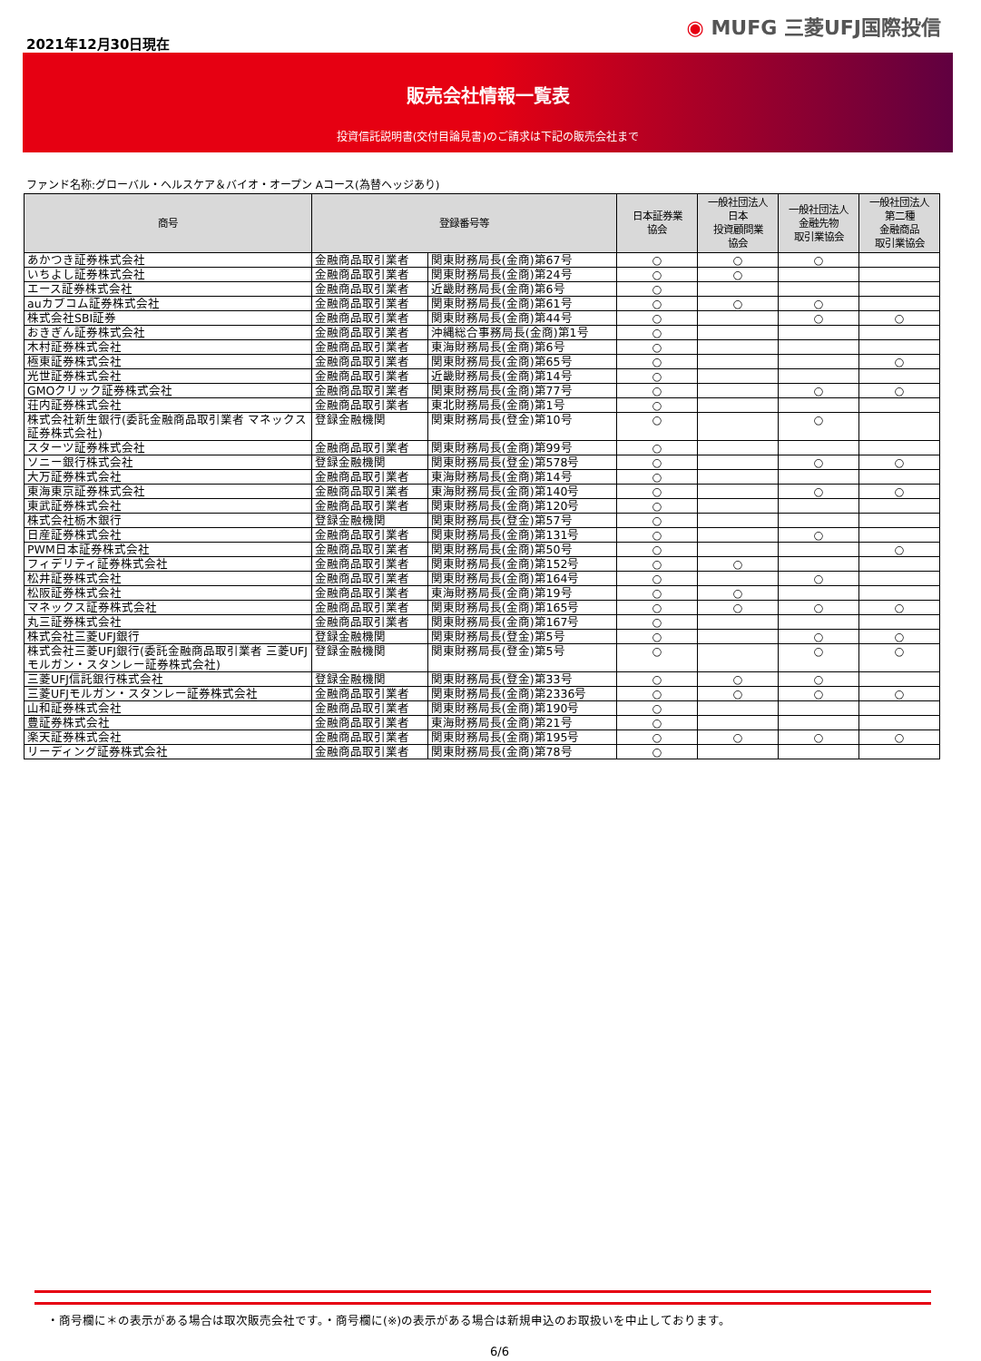2021年12月30日現在
◉ MUFG 三菱UFJ国際投信
販売会社情報一覧表
投資信託説明書(交付目論見書)のご請求は下記の販売会社まで
ファンド名称:グローバル・ヘルスケア＆バイオ・オープン Aコース(為替ヘッジあり)
| 商号 | 登録番号等 | | 日本証券業 協会 | 一般社団法人 日本 投資顧問業 協会 | 一般社団法人 金融先物 取引業協会 | 一般社団法人 第二種 金融商品 取引業協会 |
| --- | --- | --- | --- | --- | --- | --- |
| あかつき証券株式会社 | 金融商品取引業者 | 関東財務局長(金商)第67号 | ○ | ○ | ○ | |
| いちよし証券株式会社 | 金融商品取引業者 | 関東財務局長(金商)第24号 | ○ | ○ | | |
| エース証券株式会社 | 金融商品取引業者 | 近畿財務局長(金商)第6号 | ○ | | | |
| auカブコム証券株式会社 | 金融商品取引業者 | 関東財務局長(金商)第61号 | ○ | ○ | ○ | |
| 株式会社SBI証券 | 金融商品取引業者 | 関東財務局長(金商)第44号 | ○ | | ○ | ○ |
| おきぎん証券株式会社 | 金融商品取引業者 | 沖縄総合事務局長(金商)第1号 | ○ | | | |
| 木村証券株式会社 | 金融商品取引業者 | 東海財務局長(金商)第6号 | ○ | | | |
| 極東証券株式会社 | 金融商品取引業者 | 関東財務局長(金商)第65号 | ○ | | | ○ |
| 光世証券株式会社 | 金融商品取引業者 | 近畿財務局長(金商)第14号 | ○ | | | |
| GMOクリック証券株式会社 | 金融商品取引業者 | 関東財務局長(金商)第77号 | ○ | | ○ | ○ |
| 荘内証券株式会社 | 金融商品取引業者 | 東北財務局長(金商)第1号 | ○ | | | |
| 株式会社新生銀行(委託金融商品取引業者 マネックス証券株式会社) | 登録金融機関 | 関東財務局長(登金)第10号 | ○ | | ○ | |
| スターツ証券株式会社 | 金融商品取引業者 | 関東財務局長(金商)第99号 | ○ | | | |
| ソニー銀行株式会社 | 登録金融機関 | 関東財務局長(登金)第578号 | ○ | | ○ | ○ |
| 大万証券株式会社 | 金融商品取引業者 | 東海財務局長(金商)第14号 | ○ | | | |
| 東海東京証券株式会社 | 金融商品取引業者 | 東海財務局長(金商)第140号 | ○ | | ○ | ○ |
| 東武証券株式会社 | 金融商品取引業者 | 関東財務局長(金商)第120号 | ○ | | | |
| 株式会社栃木銀行 | 登録金融機関 | 関東財務局長(登金)第57号 | ○ | | | |
| 日産証券株式会社 | 金融商品取引業者 | 関東財務局長(金商)第131号 | ○ | | ○ | |
| PWM日本証券株式会社 | 金融商品取引業者 | 関東財務局長(金商)第50号 | ○ | | | ○ |
| フィデリティ証券株式会社 | 金融商品取引業者 | 関東財務局長(金商)第152号 | ○ | ○ | | |
| 松井証券株式会社 | 金融商品取引業者 | 関東財務局長(金商)第164号 | ○ | | ○ | |
| 松阪証券株式会社 | 金融商品取引業者 | 東海財務局長(金商)第19号 | ○ | ○ | | |
| マネックス証券株式会社 | 金融商品取引業者 | 関東財務局長(金商)第165号 | ○ | ○ | ○ | ○ |
| 丸三証券株式会社 | 金融商品取引業者 | 関東財務局長(金商)第167号 | ○ | | | |
| 株式会社三菱UFJ銀行 | 登録金融機関 | 関東財務局長(登金)第5号 | ○ | | ○ | ○ |
| 株式会社三菱UFJ銀行(委託金融商品取引業者 三菱UFJモルガン・スタンレー証券株式会社) | 登録金融機関 | 関東財務局長(登金)第5号 | ○ | | ○ | ○ |
| 三菱UFJ信託銀行株式会社 | 登録金融機関 | 関東財務局長(登金)第33号 | ○ | ○ | ○ | |
| 三菱UFJモルガン・スタンレー証券株式会社 | 金融商品取引業者 | 関東財務局長(金商)第2336号 | ○ | ○ | ○ | ○ |
| 山和証券株式会社 | 金融商品取引業者 | 関東財務局長(金商)第190号 | ○ | | | |
| 豊証券株式会社 | 金融商品取引業者 | 東海財務局長(金商)第21号 | ○ | | | |
| 楽天証券株式会社 | 金融商品取引業者 | 関東財務局長(金商)第195号 | ○ | ○ | ○ | ○ |
| リーディング証券株式会社 | 金融商品取引業者 | 関東財務局長(金商)第78号 | ○ | | | |
・商号欄に＊の表示がある場合は取次販売会社です。・商号欄に(※)の表示がある場合は新規申込のお取扱いを中止しております。
6/6